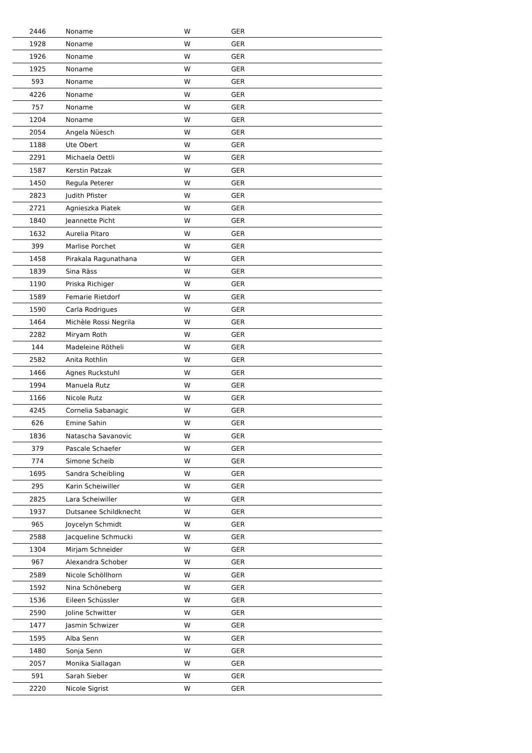| 2446 | Noname | W | GER |
| 1928 | Noname | W | GER |
| 1926 | Noname | W | GER |
| 1925 | Noname | W | GER |
| 593 | Noname | W | GER |
| 4226 | Noname | W | GER |
| 757 | Noname | W | GER |
| 1204 | Noname | W | GER |
| 2054 | Angela Nüesch | W | GER |
| 1188 | Ute Obert | W | GER |
| 2291 | Michaela Oettli | W | GER |
| 1587 | Kerstin Patzak | W | GER |
| 1450 | Regula Peterer | W | GER |
| 2823 | Judith Pfister | W | GER |
| 2721 | Agnieszka Piatek | W | GER |
| 1840 | Jeannette Picht | W | GER |
| 1632 | Aurelia Pitaro | W | GER |
| 399 | Marlise Porchet | W | GER |
| 1458 | Pirakala Ragunathana | W | GER |
| 1839 | Sina Räss | W | GER |
| 1190 | Priska Richiger | W | GER |
| 1589 | Femarie Rietdorf | W | GER |
| 1590 | Carla Rodrigues | W | GER |
| 1464 | Michèle Rossi Negrila | W | GER |
| 2282 | Miryam Roth | W | GER |
| 144 | Madeleine Rötheli | W | GER |
| 2582 | Anita Rothlin | W | GER |
| 1466 | Agnes Ruckstuhl | W | GER |
| 1994 | Manuela Rutz | W | GER |
| 1166 | Nicole Rutz | W | GER |
| 4245 | Cornelia Sabanagic | W | GER |
| 626 | Emine Sahin | W | GER |
| 1836 | Natascha Savanovic | W | GER |
| 379 | Pascale Schaefer | W | GER |
| 774 | Simone Scheib | W | GER |
| 1695 | Sandra Scheibling | W | GER |
| 295 | Karin Scheiwiller | W | GER |
| 2825 | Lara Scheiwiller | W | GER |
| 1937 | Dutsanee Schildknecht | W | GER |
| 965 | Joycelyn Schmidt | W | GER |
| 2588 | Jacqueline Schmucki | W | GER |
| 1304 | Mirjam Schneider | W | GER |
| 967 | Alexandra Schober | W | GER |
| 2589 | Nicole Schöllhorn | W | GER |
| 1592 | Nina Schöneberg | W | GER |
| 1536 | Eileen Schüssler | W | GER |
| 2590 | Joline Schwitter | W | GER |
| 1477 | Jasmin Schwizer | W | GER |
| 1595 | Alba Senn | W | GER |
| 1480 | Sonja Senn | W | GER |
| 2057 | Monika Siallagan | W | GER |
| 591 | Sarah Sieber | W | GER |
| 2220 | Nicole Sigrist | W | GER |